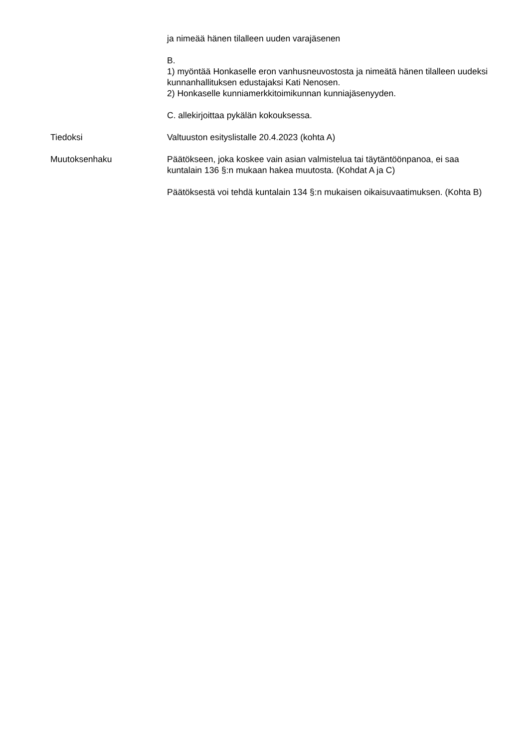ja nimeää hänen tilalleen uuden varajäsenen
B.
1) myöntää Honkaselle eron vanhusneuvostosta ja nimeätä hänen tilalleen uudeksi kunnanhallituksen edustajaksi Kati Nenosen.
2) Honkaselle kunniamerkkitoimikunnan kunniajäsenyyden.
C. allekirjoittaa pykälän kokouksessa.
Tiedoksi Valtuuston esityslistalle 20.4.2023 (kohta A)
Muutoksenhaku Päätökseen, joka koskee vain asian valmistelua tai täytäntöönpanoa, ei saa kuntalain 136 §:n mukaan hakea muutosta. (Kohdat A ja C)
Päätöksestä voi tehdä kuntalain 134 §:n mukaisen oikaisuvaatimuksen. (Kohta B)